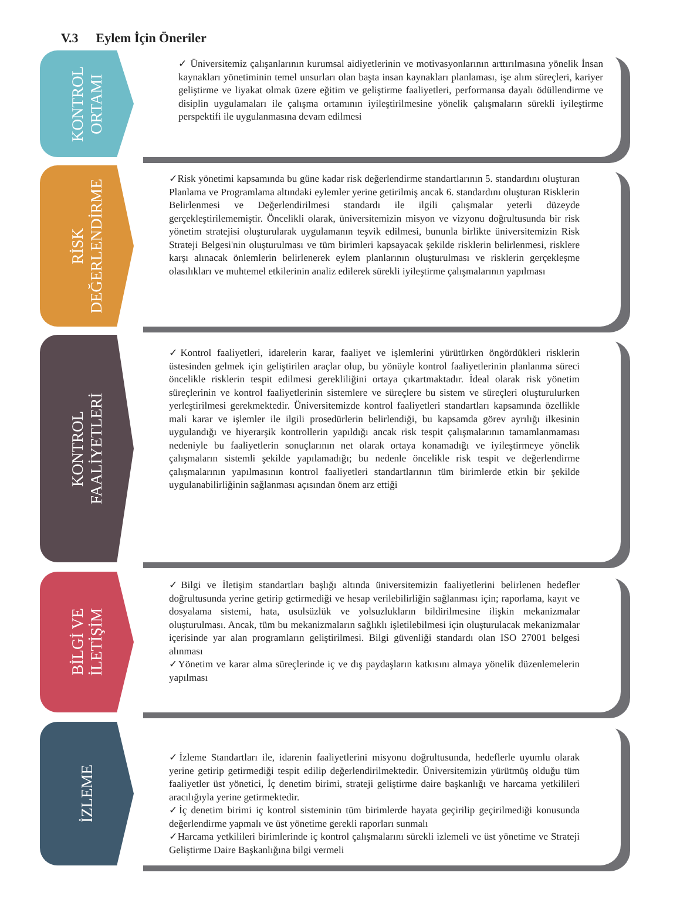V.3 Eylem İçin Öneriler
KONTROL
ORTAMI
✓ Üniversitemiz çalışanlarının kurumsal aidiyetlerinin ve motivasyonlarının arttırılmasına yönelik İnsan kaynakları yönetiminin temel unsurları olan başta insan kaynakları planlaması, işe alım süreçleri, kariyer geliştirme ve liyakat olmak üzere eğitim ve geliştirme faaliyetleri, performansa dayalı ödüllendirme ve disiplin uygulamaları ile çalışma ortamının iyileştirilmesine yönelik çalışmaların sürekli iyileştirme perspektifi ile uygulanmasına devam edilmesi
RİSK
DEĞERLENDİRME
✓Risk yönetimi kapsamında bu güne kadar risk değerlendirme standartlarının 5. standardını oluşturan Planlama ve Programlama altındaki eylemler yerine getirilmiş ancak 6. standardını oluşturan Risklerin Belirlenmesi ve Değerlendirilmesi standardı ile ilgili çalışmalar yeterli düzeyde gerçekleştirilememiştir. Öncelikli olarak, üniversitemizin misyon ve vizyonu doğrultusunda bir risk yönetim stratejisi oluşturularak uygulamanın teşvik edilmesi, bununla birlikte üniversitemizin Risk Strateji Belgesi'nin oluşturulması ve tüm birimleri kapsayacak şekilde risklerin belirlenmesi, risklere karşı alınacak önlemlerin belirlenerek eylem planlarının oluşturulması ve risklerin gerçekleşme olasılıkları ve muhtemel etkilerinin analiz edilerek sürekli iyileştirme çalışmalarının yapılması
KONTROL
FAALİYETLERİ
✓Kontrol faaliyetleri, idarelerin karar, faaliyet ve işlemlerini yürütürken öngördükleri risklerin üstesinden gelmek için geliştirilen araçlar olup, bu yönüyle kontrol faaliyetlerinin planlanma süreci öncelikle risklerin tespit edilmesi gerekliliğini ortaya çıkartmaktadır. İdeal olarak risk yönetim süreçlerinin ve kontrol faaliyetlerinin sistemlere ve süreçlere bu sistem ve süreçleri oluşturulurken yerleştirilmesi gerekmektedir. Üniversitemizde kontrol faaliyetleri standartları kapsamında özellikle mali karar ve işlemler ile ilgili prosedürlerin belirlendiği, bu kapsamda görev ayrılığı ilkesinin uygulandığı ve hiyerarşik kontrollerin yapıldığı ancak risk tespit çalışmalarının tamamlanmaması nedeniyle bu faaliyetlerin sonuçlarının net olarak ortaya konamadığı ve iyileştirmeye yönelik çalışmaların sistemli şekilde yapılamadığı; bu nedenle öncelikle risk tespit ve değerlendirme çalışmalarının yapılmasının kontrol faaliyetleri standartlarının tüm birimlerde etkin bir şekilde uygulanabilirliğinin sağlanması açısından önem arz ettiği
BİLGİ VE
İLETİŞİM
✓Bilgi ve İletişim standartları başlığı altında üniversitemizin faaliyetlerini belirlenen hedefler doğrultusunda yerine getirip getirmediği ve hesap verilebilirliğin sağlanması için; raporlama, kayıt ve dosyalama sistemi, hata, usulsüzlük ve yolsuzlukların bildirilmesine ilişkin mekanizmalar oluşturulması. Ancak, tüm bu mekanizmaların sağlıklı işletilebilmesi için oluşturulacak mekanizmalar içerisinde yar alan programların geliştirilmesi. Bilgi güvenliği standardı olan ISO 27001 belgesi alınması
✓Yönetim ve karar alma süreçlerinde iç ve dış paydaşların katkısını almaya yönelik düzenlemelerin yapılması
İZLEME
✓İzleme Standartları ile, idarenin faaliyetlerini misyonu doğrultusunda, hedeflerle uyumlu olarak yerine getirip getirmediği tespit edilip değerlendirilmektedir. Üniversitemizin yürütmüş olduğu tüm faaliyetler üst yönetici, İç denetim birimi, strateji geliştirme daire başkanlığı ve harcama yetkilileri aracılığıyla yerine getirmektedir.
✓İç denetim birimi iç kontrol sisteminin tüm birimlerde hayata geçirilip geçirilmediği konusunda değerlendirme yapmalı ve üst yönetime gerekli raporları sunmalı
✓Harcama yetkilileri birimlerinde iç kontrol çalışmalarını sürekli izlemeli ve üst yönetime ve Strateji Geliştirme Daire Başkanlığına bilgi vermeli